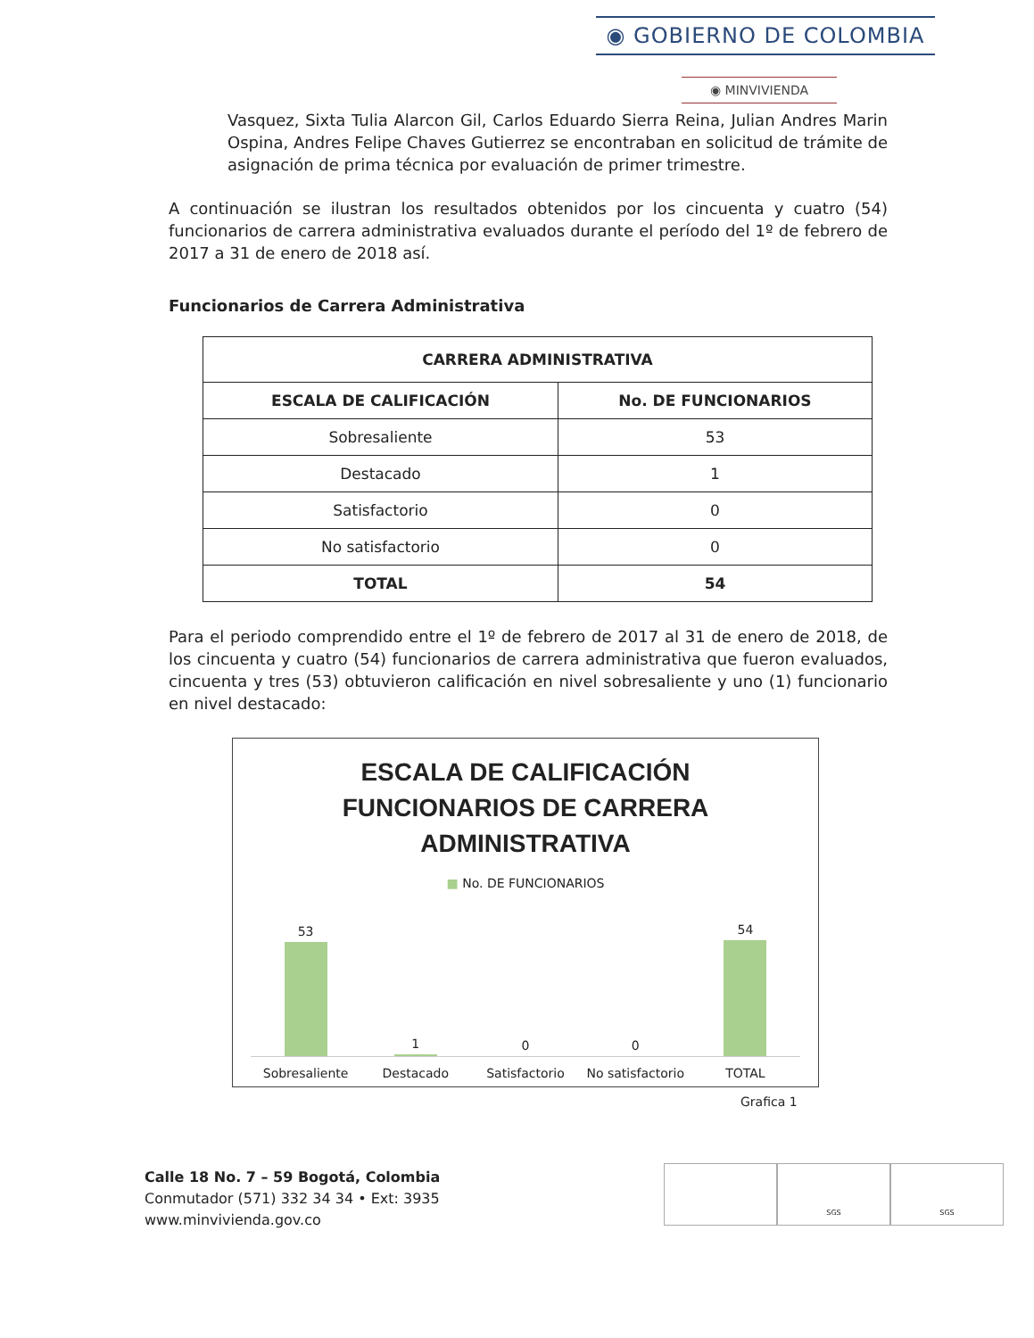◉ GOBIERNO DE COLOMBIA
◉ MINVIVIENDA
Vasquez, Sixta Tulia Alarcon Gil, Carlos Eduardo Sierra Reina, Julian Andres Marin Ospina, Andres Felipe Chaves Gutierrez se encontraban en solicitud de trámite de asignación de prima técnica por evaluación de primer trimestre.
A continuación se ilustran los resultados obtenidos por los cincuenta y cuatro (54) funcionarios de carrera administrativa evaluados durante el período del 1º de febrero de 2017 a 31 de enero de 2018 así.
Funcionarios de Carrera Administrativa
| CARRERA ADMINISTRATIVA | |
| --- | --- |
| ESCALA DE CALIFICACIÓN | No. DE FUNCIONARIOS |
| Sobresaliente | 53 |
| Destacado | 1 |
| Satisfactorio | 0 |
| No satisfactorio | 0 |
| TOTAL | 54 |
Para el periodo comprendido entre el 1º de febrero de 2017 al 31 de enero de 2018, de los cincuenta y cuatro (54) funcionarios de carrera administrativa que fueron evaluados, cincuenta y tres (53) obtuvieron calificación en nivel sobresaliente y uno (1) funcionario en nivel destacado:
ESCALA DE CALIFICACIÓN
FUNCIONARIOS DE CARRERA
ADMINISTRATIVA
■ No. DE FUNCIONARIOS
53
1
0
0
54
Sobresaliente Destacado Satisfactorio No satisfactorio TOTAL
Grafica 1
Calle 18 No. 7 – 59 Bogotá, Colombia
Conmutador (571) 332 34 34 • Ext: 3935
www.minvivienda.gov.co
SGS SGS